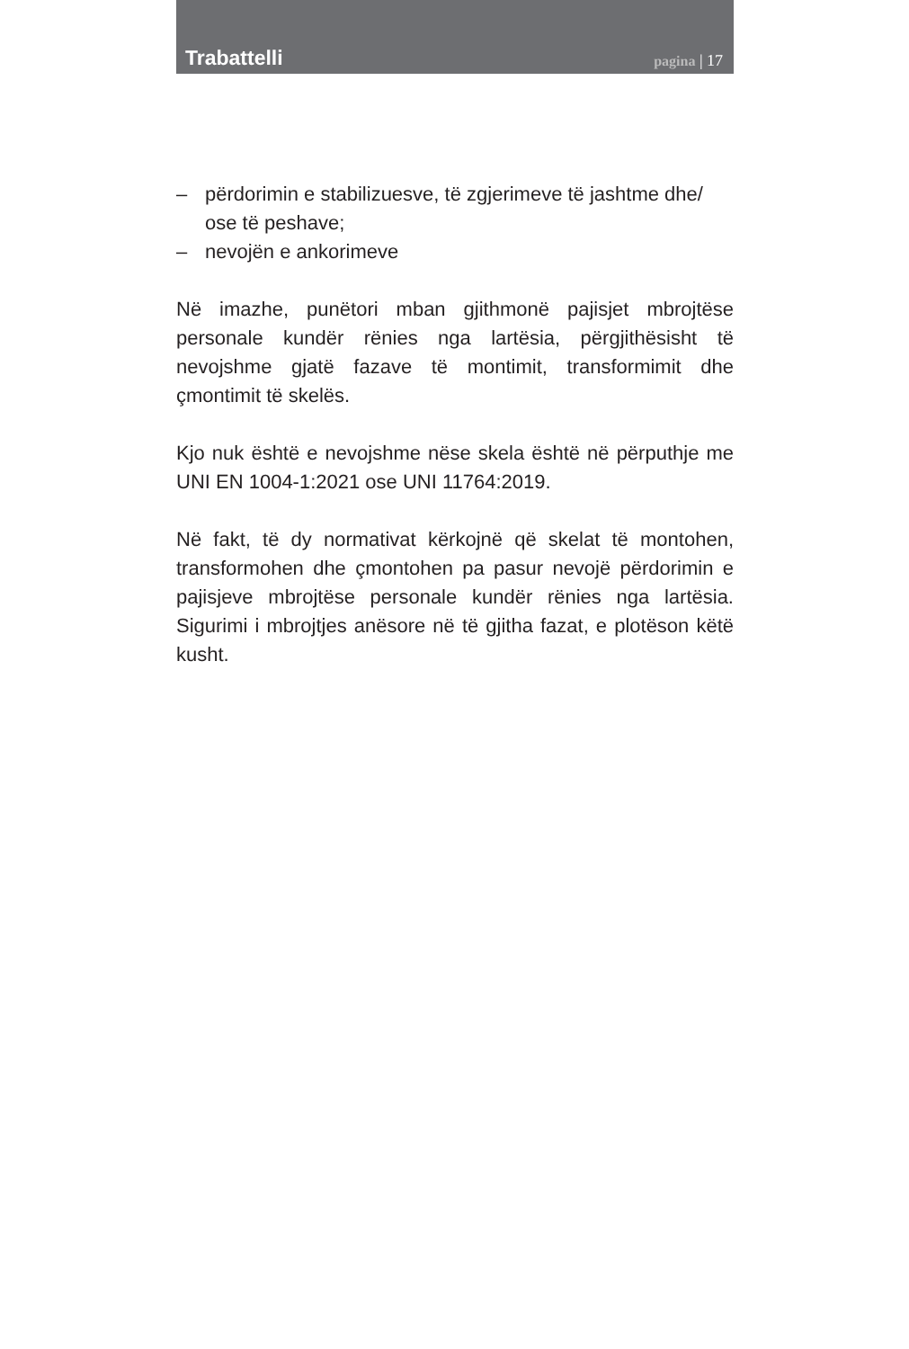Trabattelli
pagina | 17
– përdorimin e stabilizuesve, të zgjerimeve të jashtme dhe/ ose të peshave;
– nevojën e ankorimeve
Në imazhe, punëtori mban gjithmonë pajisjet mbrojtëse personale kundër rënies nga lartësia, përgjithësisht të nevojshme gjatë fazave të montimit, transformimit dhe çmontimit të skelës.
Kjo nuk është e nevojshme nëse skela është në përputhje me UNI EN 1004-1:2021 ose UNI 11764:2019.
Në fakt, të dy normativat kërkojnë që skelat të montohen, transformohen dhe çmontohen pa pasur nevojë përdorimin e pajisjeve mbrojtëse personale kundër rënies nga lartësia. Sigurimi i mbrojtjes anësore në të gjitha fazat, e plotëson këtë kusht.